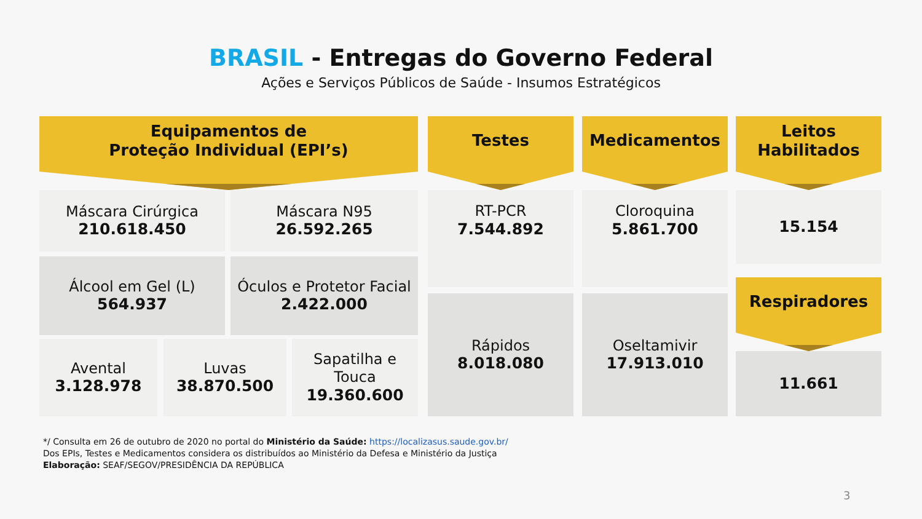BRASIL - Entregas do Governo Federal
Ações e Serviços Públicos de Saúde - Insumos Estratégicos
Equipamentos de
Proteção Individual (EPI’s)
Máscara Cirúrgica
210.618.450
Máscara N95
26.592.265
Álcool em Gel (L)
564.937
Óculos e Protetor Facial
2.422.000
Avental
3.128.978
Luvas
38.870.500
Sapatilha e
Touca
19.360.600
Testes
RT-PCR
7.544.892
Rápidos
8.018.080
Medicamentos
Cloroquina
5.861.700
Oseltamivir
17.913.010
Leitos
Habilitados
15.154
Respiradores
11.661
*/ Consulta em 26 de outubro de 2020 no portal do Ministério da Saúde: https://localizasus.saude.gov.br/
Dos EPIs, Testes e Medicamentos considera os distribuídos ao Ministério da Defesa e Ministério da Justiça
Elaboração: SEAF/SEGOV/PRESIDÊNCIA DA REPÚBLICA
3